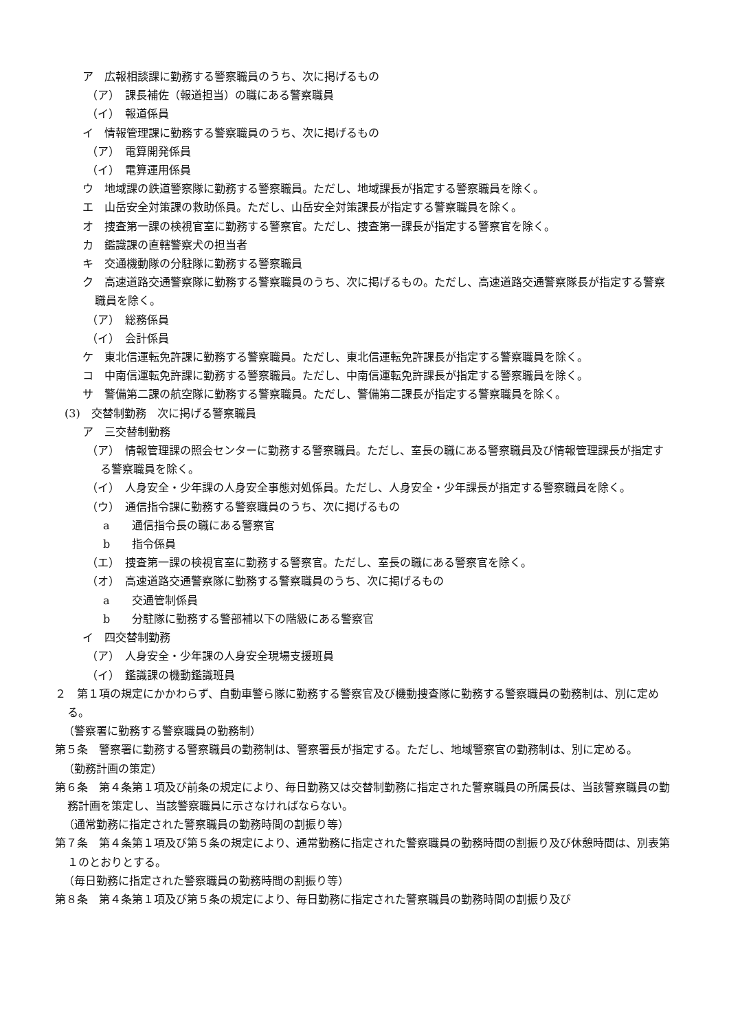ア　広報相談課に勤務する警察職員のうち、次に掲げるもの
（ア）　課長補佐（報道担当）の職にある警察職員
（イ）　報道係員
イ　情報管理課に勤務する警察職員のうち、次に掲げるもの
（ア）　電算開発係員
（イ）　電算運用係員
ウ　地域課の鉄道警察隊に勤務する警察職員。ただし、地域課長が指定する警察職員を除く。
エ　山岳安全対策課の救助係員。ただし、山岳安全対策課長が指定する警察職員を除く。
オ　捜査第一課の検視官室に勤務する警察官。ただし、捜査第一課長が指定する警察官を除く。
カ　鑑識課の直轄警察犬の担当者
キ　交通機動隊の分駐隊に勤務する警察職員
ク　高速道路交通警察隊に勤務する警察職員のうち、次に掲げるもの。ただし、高速道路交通警察隊長が指定する警察職員を除く。
（ア）　総務係員
（イ）　会計係員
ケ　東北信運転免許課に勤務する警察職員。ただし、東北信運転免許課長が指定する警察職員を除く。
コ　中南信運転免許課に勤務する警察職員。ただし、中南信運転免許課長が指定する警察職員を除く。
サ　警備第二課の航空隊に勤務する警察職員。ただし、警備第二課長が指定する警察職員を除く。
(3)　交替制勤務　次に掲げる警察職員
ア　三交替制勤務
（ア）　情報管理課の照会センターに勤務する警察職員。ただし、室長の職にある警察職員及び情報管理課長が指定する警察職員を除く。
（イ）　人身安全・少年課の人身安全事態対処係員。ただし、人身安全・少年課長が指定する警察職員を除く。
（ウ）　通信指令課に勤務する警察職員のうち、次に掲げるもの
a　　通信指令長の職にある警察官
b　　指令係員
（エ）　捜査第一課の検視官室に勤務する警察官。ただし、室長の職にある警察官を除く。
（オ）　高速道路交通警察隊に勤務する警察職員のうち、次に掲げるもの
a　　交通管制係員
b　　分駐隊に勤務する警部補以下の階級にある警察官
イ　四交替制勤務
（ア）　人身安全・少年課の人身安全現場支援班員
（イ）　鑑識課の機動鑑識班員
２　第１項の規定にかかわらず、自動車警ら隊に勤務する警察官及び機動捜査隊に勤務する警察職員の勤務制は、別に定める。
（警察署に勤務する警察職員の勤務制）
第５条　警察署に勤務する警察職員の勤務制は、警察署長が指定する。ただし、地域警察官の勤務制は、別に定める。
（勤務計画の策定）
第６条　第４条第１項及び前条の規定により、毎日勤務又は交替制勤務に指定された警察職員の所属長は、当該警察職員の勤務計画を策定し、当該警察職員に示さなければならない。
（通常勤務に指定された警察職員の勤務時間の割振り等）
第７条　第４条第１項及び第５条の規定により、通常勤務に指定された警察職員の勤務時間の割振り及び休憩時間は、別表第１のとおりとする。
（毎日勤務に指定された警察職員の勤務時間の割振り等）
第８条　第４条第１項及び第５条の規定により、毎日勤務に指定された警察職員の勤務時間の割振り及び